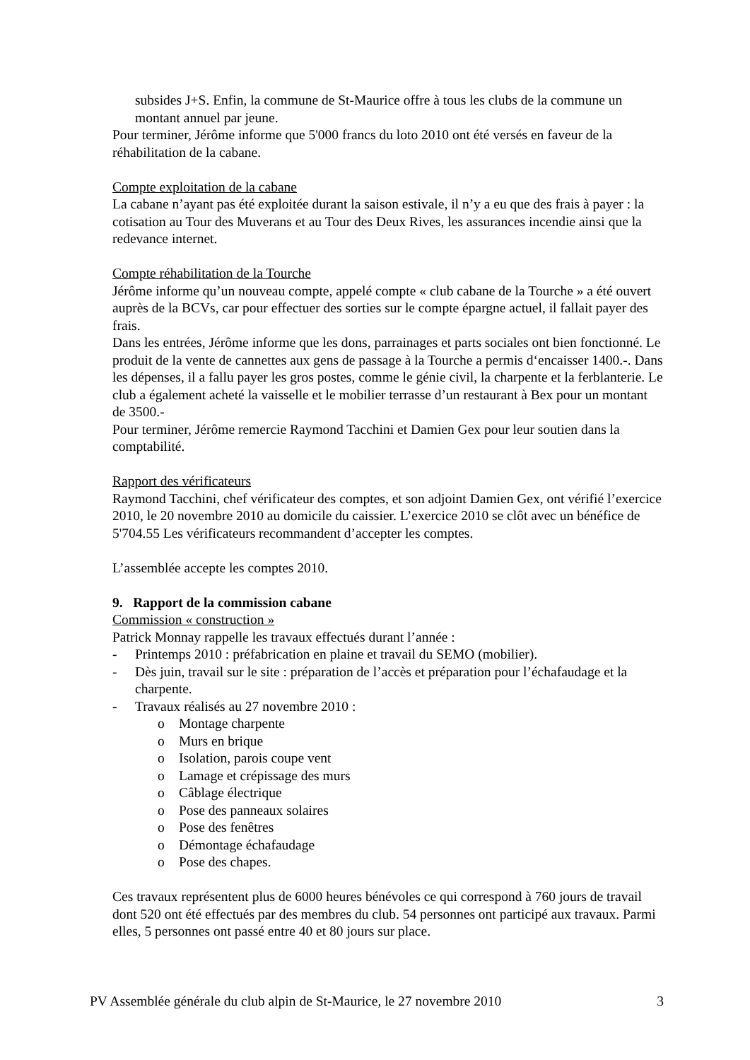subsides J+S. Enfin, la commune de St-Maurice offre à tous les clubs de la commune un montant annuel par jeune.
Pour terminer, Jérôme informe que 5'000 francs du loto 2010 ont été versés en faveur de la réhabilitation de la cabane.
Compte exploitation de la cabane
La cabane n’ayant pas été exploitée durant la saison estivale, il n’y a eu que des frais à payer : la cotisation au Tour des Muverans et au Tour des Deux Rives, les assurances incendie ainsi que la redevance internet.
Compte réhabilitation de la Tourche
Jérôme informe qu’un nouveau compte, appelé compte « club cabane de la Tourche » a été ouvert auprès de la BCVs, car pour effectuer des sorties sur le compte épargne actuel, il fallait payer des frais.
Dans les entrées, Jérôme informe que les dons, parrainages et parts sociales ont bien fonctionné. Le produit de la vente de cannettes aux gens de passage à la Tourche a permis d‘encaisser 1400.-. Dans les dépenses, il a fallu payer les gros postes, comme le génie civil, la charpente et la ferblanterie. Le club a également acheté la vaisselle et le mobilier terrasse d’un restaurant à Bex pour un montant de 3500.-
Pour terminer, Jérôme remercie Raymond Tacchini et Damien Gex pour leur soutien dans la comptabilité.
Rapport des vérificateurs
Raymond Tacchini, chef vérificateur des comptes, et son adjoint Damien Gex, ont vérifié l’exercice 2010, le 20 novembre 2010 au domicile du caissier. L’exercice 2010 se clôt avec un bénéfice de 5'704.55 Les vérificateurs recommandent d’accepter les comptes.
L’assemblée accepte les comptes 2010.
9. Rapport de la commission cabane
Commission « construction »
Patrick Monnay rappelle les travaux effectués durant l’année :
- Printemps 2010 : préfabrication en plaine et travail du SEMO (mobilier).
- Dès juin, travail sur le site : préparation de l’accès et préparation pour l’échafaudage et la charpente.
- Travaux réalisés au 27 novembre 2010 :
o Montage charpente
o Murs en brique
o Isolation, parois coupe vent
o Lamage et crépissage des murs
o Câblage électrique
o Pose des panneaux solaires
o Pose des fenêtres
o Démontage échafaudage
o Pose des chapes.
Ces travaux représentent plus de 6000 heures bénévoles ce qui correspond à 760 jours de travail dont 520 ont été effectués par des membres du club. 54 personnes ont participé aux travaux. Parmi elles, 5 personnes ont passé entre 40 et 80 jours sur place.
PV Assemblée générale du club alpin de St-Maurice, le 27 novembre 2010 3